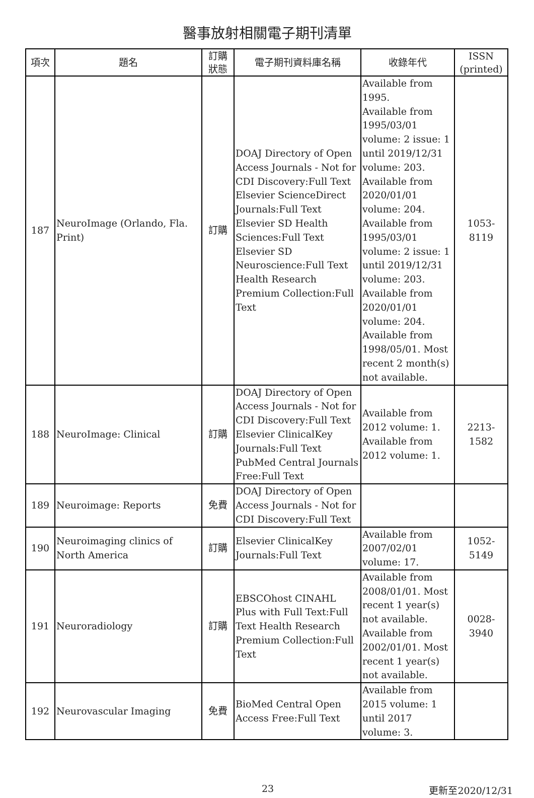醫事放射相關電子期刊清單
| 項次 | 題名 | 訂購 狀態 | 電子期刊資料庫名稱 | 收錄年代 | ISSN (printed) |
| --- | --- | --- | --- | --- | --- |
| 187 | NeuroImage (Orlando, Fla. Print) | 訂購 | DOAJ Directory of Open Access Journals - Not for CDI Discovery:Full Text Elsevier ScienceDirect Journals:Full Text Elsevier SD Health Sciences:Full Text Elsevier SD Neuroscience:Full Text Health Research Premium Collection:Full Text | Available from 1995. Available from 1995/03/01 volume: 2 issue: 1 until 2019/12/31 volume: 203. Available from 2020/01/01 volume: 204. Available from 1995/03/01 volume: 2 issue: 1 until 2019/12/31 volume: 203. Available from 2020/01/01 volume: 204. Available from 1998/05/01. Most recent 2 month(s) not available. | 1053-8119 |
| 188 | NeuroImage: Clinical | 訂購 | DOAJ Directory of Open Access Journals - Not for CDI Discovery:Full Text Elsevier ClinicalKey Journals:Full Text PubMed Central Journals Free:Full Text | Available from 2012 volume: 1. Available from 2012 volume: 1. | 2213-1582 |
| 189 | Neuroimage: Reports | 免費 | DOAJ Directory of Open Access Journals - Not for CDI Discovery:Full Text | | |
| 190 | Neuroimaging clinics of North America | 訂購 | Elsevier ClinicalKey Journals:Full Text | Available from 2007/02/01 volume: 17. | 1052-5149 |
| 191 | Neuroradiology | 訂購 | EBSCOhost CINAHL Plus with Full Text:Full Text Health Research Premium Collection:Full Text | Available from 2008/01/01. Most recent 1 year(s) not available. Available from 2002/01/01. Most recent 1 year(s) not available. | 0028-3940 |
| 192 | Neurovascular Imaging | 免費 | BioMed Central Open Access Free:Full Text | Available from 2015 volume: 1 until 2017 volume: 3. | |
23 更新至2020/12/31